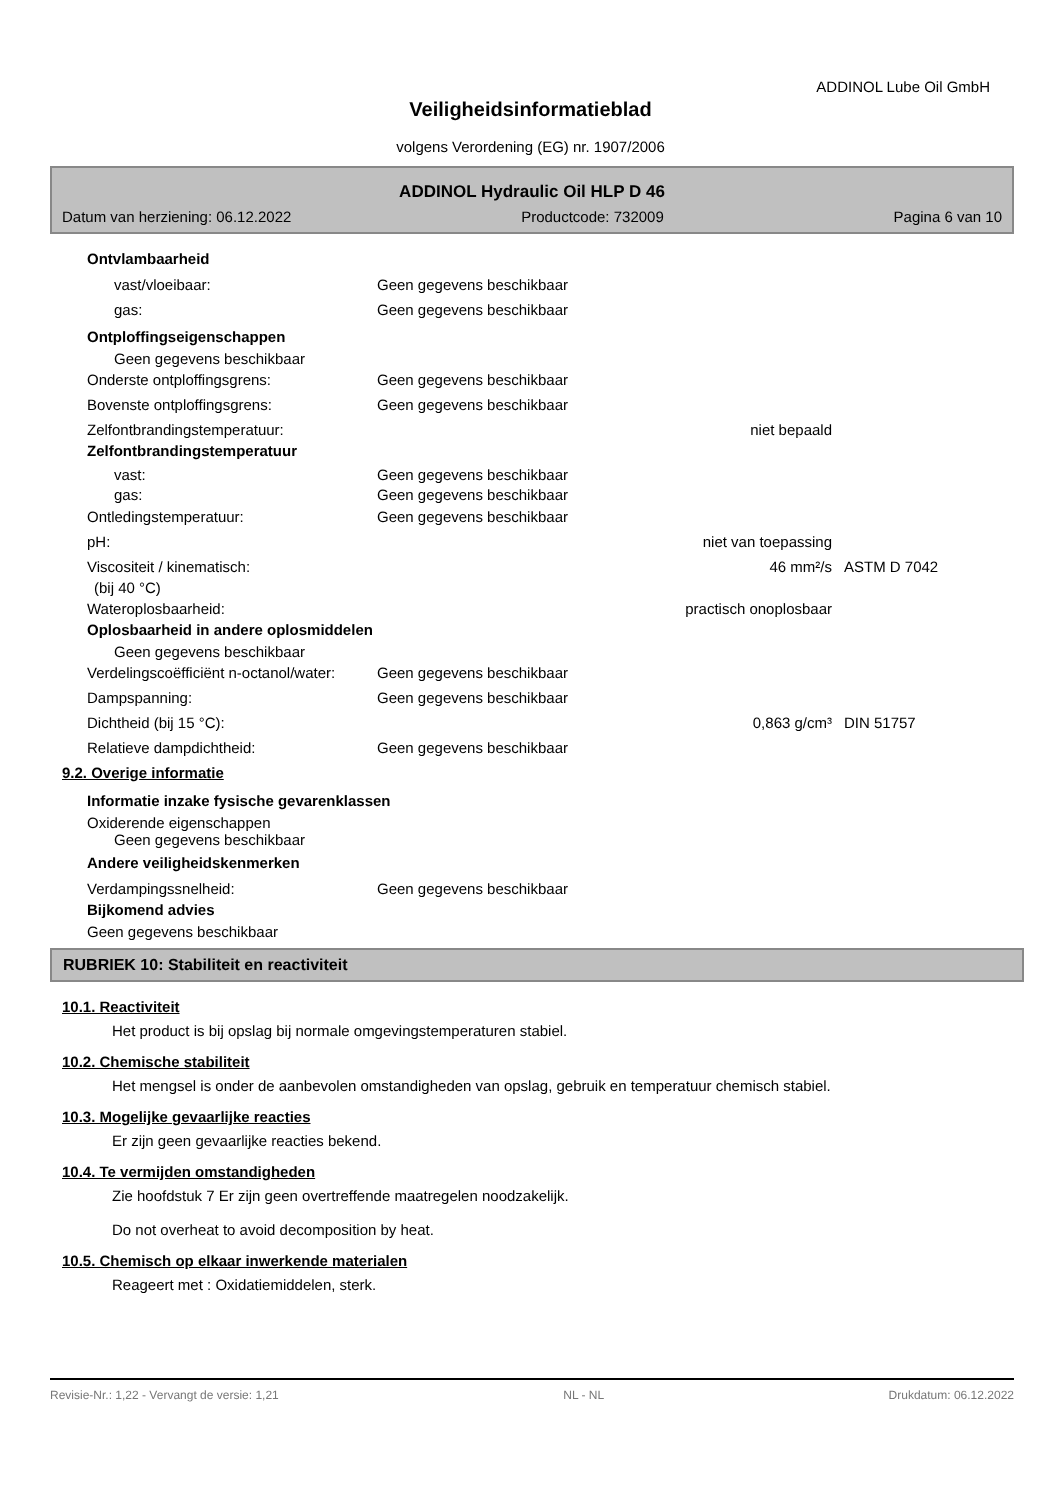ADDINOL Lube Oil GmbH
Veiligheidsinformatieblad
volgens Verordening (EG) nr. 1907/2006
ADDINOL Hydraulic Oil HLP D 46
Datum van herziening: 06.12.2022 Productcode: 732009 Pagina 6 van 10
Ontvlambaarheid
vast/vloeibaar: Geen gegevens beschikbaar
gas: Geen gegevens beschikbaar
Ontploffingseigenschappen
Geen gegevens beschikbaar
Onderste ontploffingsgrens: Geen gegevens beschikbaar
Bovenste ontploffingsgrens: Geen gegevens beschikbaar
Zelfontbrandingstemperatuur: niet bepaald
Zelfontbrandingstemperatuur
vast: Geen gegevens beschikbaar
gas: Geen gegevens beschikbaar
Ontledingstemperatuur: Geen gegevens beschikbaar
pH: niet van toepassing
Viscositeit / kinematisch: 46 mm²/s ASTM D 7042
(bij 40 °C)
Wateroplosbaarheid: practisch onoplosbaar
Oplosbaarheid in andere oplosmiddelen
Geen gegevens beschikbaar
Verdelingscoëfficiënt n-octanol/water: Geen gegevens beschikbaar
Dampspanning: Geen gegevens beschikbaar
Dichtheid (bij 15 °C): 0,863 g/cm³ DIN 51757
Relatieve dampdichtheid: Geen gegevens beschikbaar
9.2. Overige informatie
Informatie inzake fysische gevarenklassen
Oxiderende eigenschappen
Geen gegevens beschikbaar
Andere veiligheidskenmerken
Verdampingssnelheid: Geen gegevens beschikbaar
Bijkomend advies
Geen gegevens beschikbaar
RUBRIEK 10: Stabiliteit en reactiviteit
10.1. Reactiviteit
Het product is bij opslag bij normale omgevingstemperaturen stabiel.
10.2. Chemische stabiliteit
Het mengsel is onder de aanbevolen omstandigheden van opslag, gebruik en temperatuur chemisch stabiel.
10.3. Mogelijke gevaarlijke reacties
Er zijn geen gevaarlijke reacties bekend.
10.4. Te vermijden omstandigheden
Zie hoofdstuk 7 Er zijn geen overtreffende maatregelen noodzakelijk.
Do not overheat to avoid decomposition by heat.
10.5. Chemisch op elkaar inwerkende materialen
Reageert met : Oxidatiemiddelen, sterk.
Revisie-Nr.: 1,22 - Vervangt de versie: 1,21 NL - NL Drukdatum: 06.12.2022